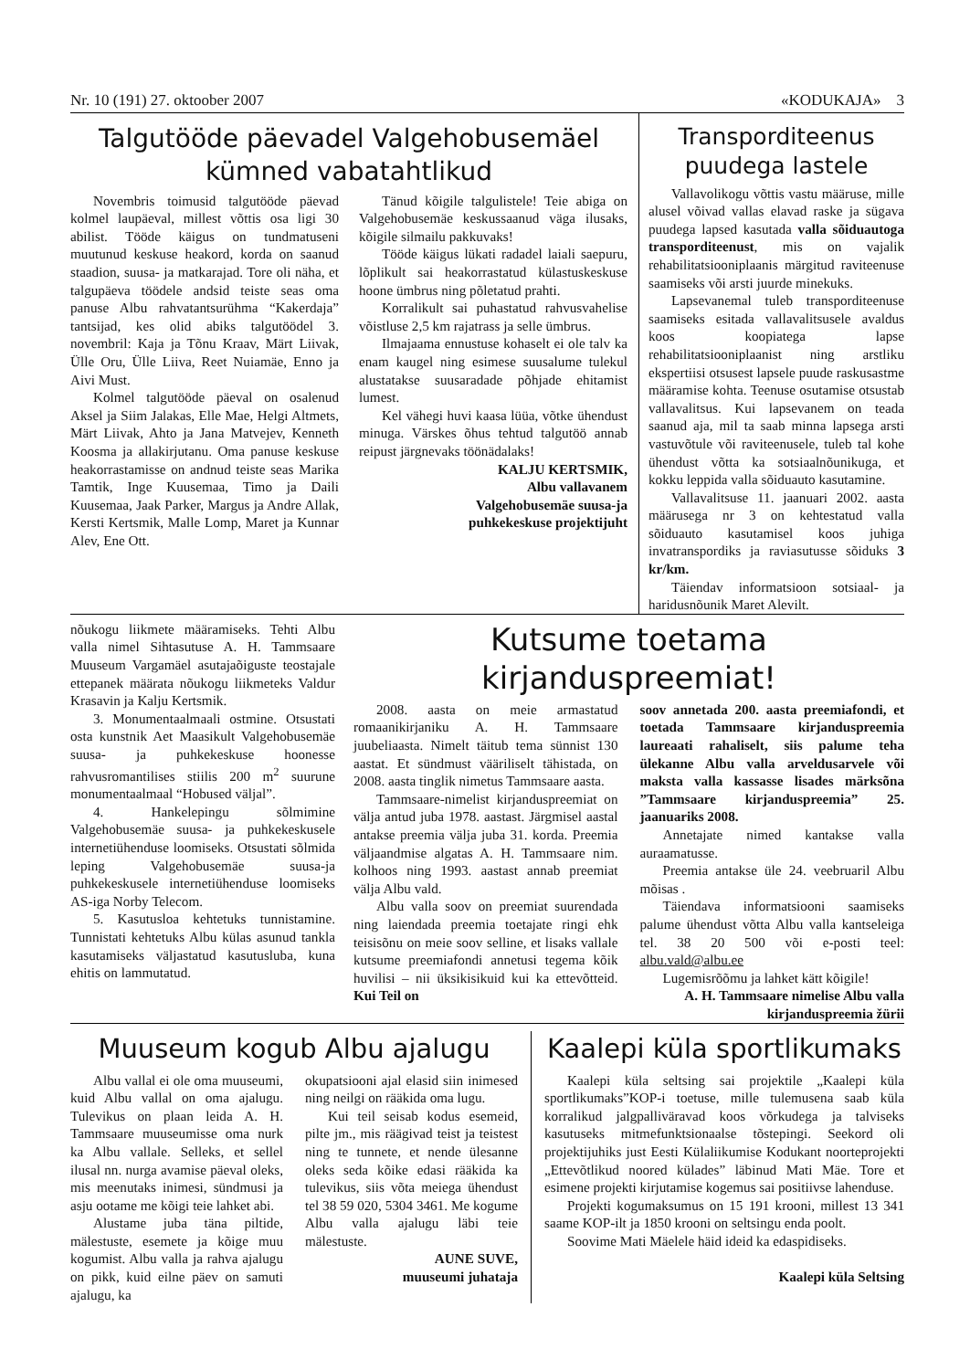Nr. 10 (191) 27. oktoober 2007 «KODUKAJA» 3
Talgutööde päevadel Valgehobusemäel kümned vabatahtlikud
Novembris toimusid talgutööde päevad kolmel laupäeval, millest võttis osa ligi 30 abilist. Tööde käigus on tundmatuseni muutunud keskuse heakord, korda on saanud staadion, suusa- ja matkarajad. Tore oli näha, et talgupäeva töödele andsid teiste seas oma panuse Albu rahvatantsurühma “Kakerdaja” tantsijad, kes olid abiks talgutöödel 3. novembril: Kaja ja Tõnu Kraav, Märt Liivak, Ülle Oru, Ülle Liiva, Reet Nuiamäe, Enno ja Aivi Must.
Kolmel talgutööde päeval on osalenud Aksel ja Siim Jalakas, Elle Mae, Helgi Altmets, Märt Liivak, Ahto ja Jana Matvejev, Kenneth Koosma ja allakirjutanu. Oma panuse keskuse heakorrastamisse on andnud teiste seas Marika Tamtik, Inge Kuusemaa, Timo ja Daili Kuusemaa, Jaak Parker, Margus ja Andre Allak, Kersti Kertsmik, Malle Lomp, Maret ja Kunnar Alev, Ene Ott.
Tänud kõigile talgulistele! Teie abiga on Valgehobusemäe keskussaanud väga ilusaks, kõigile silmailu pakkuvaks!
Tööde käigus lükati radadel laiali saepuru, lõplikult sai heakorrastatud külastuskeskuse hoone ümbrus ning põletatud prahti.
Korralikult sai puhastatud rahvusvahelise võistluse 2,5 km rajatrass ja selle ümbrus.
Ilmajaama ennustuse kohaselt ei ole talv ka enam kaugel ning esimese suusalume tulekul alustatakse suusaradade põhjade ehitamist lumest.
Kel vähegi huvi kaasa lüüa, võtke ühendust minuga. Värskes õhus tehtud talgutöö annab reipust järgnevaks töönädalaks!
KALJU KERTSMIK,
Albu vallavanem
Valgehobusemäe suusa-ja
puhkekeskuse projektijuht
Transporditeenus puudega lastele
Vallavolikogu võttis vastu määruse, mille alusel võivad vallas elavad raske ja sügava puudega lapsed kasutada valla sõiduautoga transporditeenust, mis on vajalik rehabilitatsiooniplaanis märgitud raviteenuse saamiseks või arsti juurde minekuks.
Lapsevanemal tuleb transporditeenuse saamiseks esitada vallavalitsusele avaldus koos koopiatega lapse rehabilitatsiooniplaanist ning arstliku ekspertiisi otsusest lapsele puude raskusastme määramise kohta. Teenuse osutamise otsustab vallavalitsus. Kui lapsevanem on teada saanud aja, mil ta saab minna lapsega arsti vastuvõtule või raviteenusele, tuleb tal kohe ühendust võtta ka sotsiaalnõunikuga, et kokku leppida valla sõiduauto kasutamine.
Vallavalitsuse 11. jaanuari 2002. aasta määrusega nr 3 on kehtestatud valla sõiduauto kasutamisel koos juhiga invatranspordiks ja raviasutusse sõiduks 3 kr/km.
Täiendav informatsioon sotsiaal- ja haridusnõunik Maret Alevilt.
nõukogu liikmete määramiseks. Tehti Albu valla nimel Sihtasutuse A. H. Tammsaare Muuseum Vargamäel asutajaõiguste teostajale ettepanek määrata nõukogu liikmeteks Valdur Krasavin ja Kalju Kertsmik.
3. Monumentaalmaali ostmine. Otsustati osta kunstnik Aet Maasikult Valgehobusemäe suusa- ja puhkekeskuse hoonesse rahvusromantilises stiilis 200 m<sup>2</sup> suurune monumentaalmaal “Hobused väljal”.
4. Hankelepingu sõlmimine Valgehobusemäe suusa- ja puhkekeskusele internetiühenduse loomiseks. Otsustati sõlmida leping Valgehobusemäe suusa-ja puhkekeskusele internetiühenduse loomiseks AS-iga Norby Telecom.
5. Kasutusloa kehtetuks tunnistamine. Tunnistati kehtetuks Albu külas asunud tankla kasutamiseks väljastatud kasutusluba, kuna ehitis on lammutatud.
Kutsume toetama kirjanduspreemiat!
2008. aasta on meie armastatud romaanikirjaniku A. H. Tammsaare juubeliaasta. Nimelt täitub tema sünnist 130 aastat. Et sündmust vääriliselt tähistada, on 2008. aasta tinglik nimetus Tammsaare aasta.
Tammsaare-nimelist kirjanduspreemiat on välja antud juba 1978. aastast. Järgmisel aastal antakse preemia välja juba 31. korda. Preemia väljaandmise algatas A. H. Tammsaare nim. kolhoos ning 1993. aastast annab preemiat välja Albu vald.
Albu valla soov on preemiat suurendada ning laiendada preemia toetajate ringi ehk teisisõnu on meie soov selline, et lisaks vallale kutsume preemiafondi annetusi tegema kõik huvilisi – nii üksikisikuid kui ka ettevõtteid. Kui Teil on
soov annetada 200. aasta preemiafondi, et toetada Tammsaare kirjanduspreemia laureaati rahaliselt, siis palume teha ülekanne Albu valla arveldusarvele või maksta valla kassasse lisades märksõna ”Tammsaare kirjanduspreemia” 25. jaanuariks 2008.
Annetajate nimed kantakse valla auraamatusse.
Preemia antakse üle 24. veebruaril Albu mõisas .
Täiendava informatsiooni saamiseks palume ühendust võtta Albu valla kantseleiga tel. 38 20 500 või e-posti teel: albu.vald@albu.ee
Lugemisrõõmu ja lahket kätt kõigile!
A. H. Tammsaare nimelise Albu valla kirjanduspreemia žürii
Muuseum kogub Albu ajalugu
Albu vallal ei ole oma muuseumi, kuid Albu vallal on oma ajalugu. Tulevikus on plaan leida A. H. Tammsaare muuseumisse oma nurk ka Albu vallale. Selleks, et sellel ilusal nn. nurga avamise päeval oleks, mis meenutaks inimesi, sündmusi ja asju ootame me kõigi teie lahket abi.
Alustame juba täna piltide, mälestuste, esemete ja kõige muu kogumist. Albu valla ja rahva ajalugu on pikk, kuid eilne päev on samuti ajalugu, ka
okupatsiooni ajal elasid siin inimesed ning neilgi on rääkida oma lugu.
Kui teil seisab kodus esemeid, pilte jm., mis räägivad teist ja teistest ning te tunnete, et nende ülesanne oleks seda kõike edasi rääkida ka tulevikus, siis võta meiega ühendust tel 38 59 020, 5304 3461. Me kogume Albu valla ajalugu läbi teie mälestuste.
AUNE SUVE,
muuseumi juhataja
Kaalepi küla sportlikumaks
Kaalepi küla seltsing sai projektile „Kaalepi küla sportlikumaks”KOP-i toetuse, mille tulemusena saab küla korralikud jalgpalliväravad koos võrkudega ja talviseks kasutuseks mitmefunktsionaalse tõstepingi. Seekord oli projektijuhiks just Eesti Külaliikumise Kodukant noorteprojekti „Ettevõtlikud noored külades” läbinud Mati Mäe. Tore et esimene projekti kirjutamise kogemus sai positiivse lahenduse.
Projekti kogumaksumus on 15 191 krooni, millest 13 341 saame KOP-ilt ja 1850 krooni on seltsingu enda poolt.
Soovime Mati Mäelele häid ideid ka edaspidiseks.
Kaalepi küla Seltsing